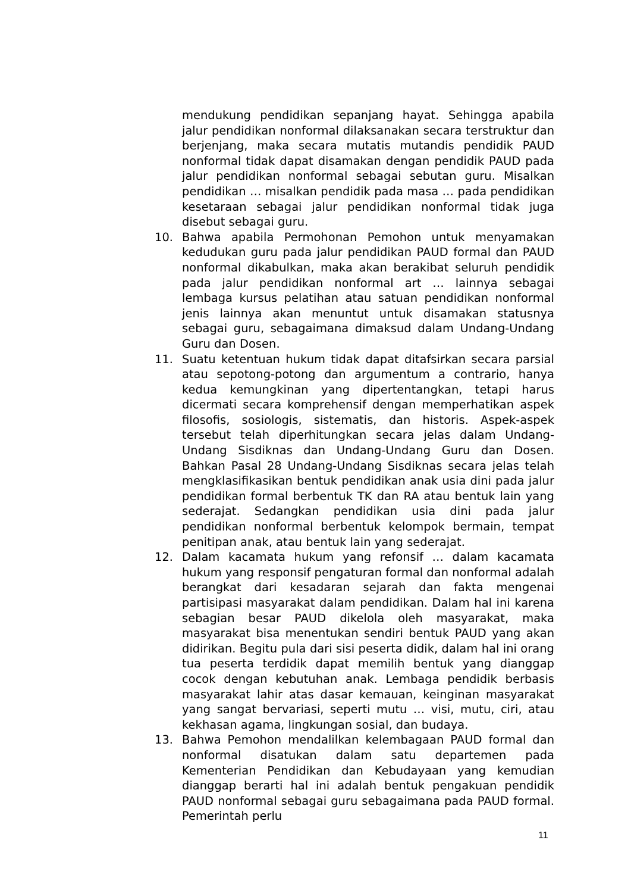mendukung pendidikan sepanjang hayat. Sehingga apabila jalur pendidikan nonformal dilaksanakan secara terstruktur dan berjenjang, maka secara mutatis mutandis pendidik PAUD nonformal tidak dapat disamakan dengan pendidik PAUD pada jalur pendidikan nonformal sebagai sebutan guru. Misalkan pendidikan … misalkan pendidik pada masa … pada pendidikan kesetaraan sebagai jalur pendidikan nonformal tidak juga disebut sebagai guru.
10. Bahwa apabila Permohonan Pemohon untuk menyamakan kedudukan guru pada jalur pendidikan PAUD formal dan PAUD nonformal dikabulkan, maka akan berakibat seluruh pendidik pada jalur pendidikan nonformal art … lainnya sebagai lembaga kursus pelatihan atau satuan pendidikan nonformal jenis lainnya akan menuntut untuk disamakan statusnya sebagai guru, sebagaimana dimaksud dalam Undang-Undang Guru dan Dosen.
11. Suatu ketentuan hukum tidak dapat ditafsirkan secara parsial atau sepotong-potong dan argumentum a contrario, hanya kedua kemungkinan yang dipertentangkan, tetapi harus dicermati secara komprehensif dengan memperhatikan aspek filosofis, sosiologis, sistematis, dan historis. Aspek-aspek tersebut telah diperhitungkan secara jelas dalam Undang-Undang Sisdiknas dan Undang-Undang Guru dan Dosen. Bahkan Pasal 28 Undang-Undang Sisdiknas secara jelas telah mengklasifikasikan bentuk pendidikan anak usia dini pada jalur pendidikan formal berbentuk TK dan RA atau bentuk lain yang sederajat. Sedangkan pendidikan usia dini pada jalur pendidikan nonformal berbentuk kelompok bermain, tempat penitipan anak, atau bentuk lain yang sederajat.
12. Dalam kacamata hukum yang refonsif … dalam kacamata hukum yang responsif pengaturan formal dan nonformal adalah berangkat dari kesadaran sejarah dan fakta mengenai partisipasi masyarakat dalam pendidikan. Dalam hal ini karena sebagian besar PAUD dikelola oleh masyarakat, maka masyarakat bisa menentukan sendiri bentuk PAUD yang akan didirikan. Begitu pula dari sisi peserta didik, dalam hal ini orang tua peserta terdidik dapat memilih bentuk yang dianggap cocok dengan kebutuhan anak. Lembaga pendidik berbasis masyarakat lahir atas dasar kemauan, keinginan masyarakat yang sangat bervariasi, seperti mutu … visi, mutu, ciri, atau kekhasan agama, lingkungan sosial, dan budaya.
13. Bahwa Pemohon mendalilkan kelembagaan PAUD formal dan nonformal disatukan dalam satu departemen pada Kementerian Pendidikan dan Kebudayaan yang kemudian dianggap berarti hal ini adalah bentuk pengakuan pendidik PAUD nonformal sebagai guru sebagaimana pada PAUD formal. Pemerintah perlu
11